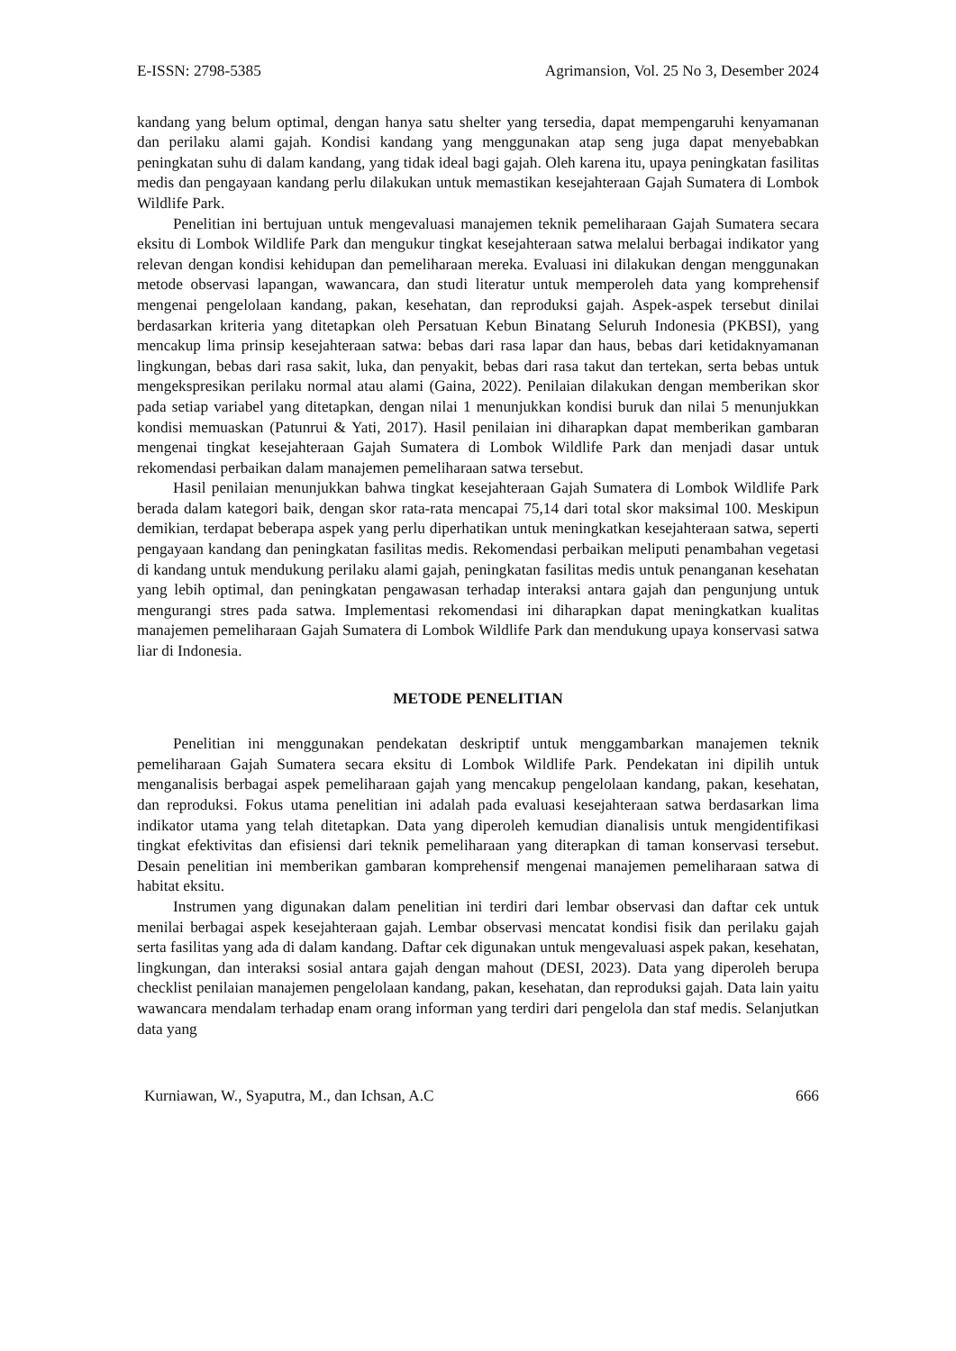E-ISSN: 2798-5385 Agrimansion, Vol. 25 No 3, Desember 2024
kandang yang belum optimal, dengan hanya satu shelter yang tersedia, dapat mempengaruhi kenyamanan dan perilaku alami gajah. Kondisi kandang yang menggunakan atap seng juga dapat menyebabkan peningkatan suhu di dalam kandang, yang tidak ideal bagi gajah. Oleh karena itu, upaya peningkatan fasilitas medis dan pengayaan kandang perlu dilakukan untuk memastikan kesejahteraan Gajah Sumatera di Lombok Wildlife Park.
Penelitian ini bertujuan untuk mengevaluasi manajemen teknik pemeliharaan Gajah Sumatera secara eksitu di Lombok Wildlife Park dan mengukur tingkat kesejahteraan satwa melalui berbagai indikator yang relevan dengan kondisi kehidupan dan pemeliharaan mereka. Evaluasi ini dilakukan dengan menggunakan metode observasi lapangan, wawancara, dan studi literatur untuk memperoleh data yang komprehensif mengenai pengelolaan kandang, pakan, kesehatan, dan reproduksi gajah. Aspek-aspek tersebut dinilai berdasarkan kriteria yang ditetapkan oleh Persatuan Kebun Binatang Seluruh Indonesia (PKBSI), yang mencakup lima prinsip kesejahteraan satwa: bebas dari rasa lapar dan haus, bebas dari ketidaknyamanan lingkungan, bebas dari rasa sakit, luka, dan penyakit, bebas dari rasa takut dan tertekan, serta bebas untuk mengekspresikan perilaku normal atau alami (Gaina, 2022). Penilaian dilakukan dengan memberikan skor pada setiap variabel yang ditetapkan, dengan nilai 1 menunjukkan kondisi buruk dan nilai 5 menunjukkan kondisi memuaskan (Patunrui & Yati, 2017). Hasil penilaian ini diharapkan dapat memberikan gambaran mengenai tingkat kesejahteraan Gajah Sumatera di Lombok Wildlife Park dan menjadi dasar untuk rekomendasi perbaikan dalam manajemen pemeliharaan satwa tersebut.
Hasil penilaian menunjukkan bahwa tingkat kesejahteraan Gajah Sumatera di Lombok Wildlife Park berada dalam kategori baik, dengan skor rata-rata mencapai 75,14 dari total skor maksimal 100. Meskipun demikian, terdapat beberapa aspek yang perlu diperhatikan untuk meningkatkan kesejahteraan satwa, seperti pengayaan kandang dan peningkatan fasilitas medis. Rekomendasi perbaikan meliputi penambahan vegetasi di kandang untuk mendukung perilaku alami gajah, peningkatan fasilitas medis untuk penanganan kesehatan yang lebih optimal, dan peningkatan pengawasan terhadap interaksi antara gajah dan pengunjung untuk mengurangi stres pada satwa. Implementasi rekomendasi ini diharapkan dapat meningkatkan kualitas manajemen pemeliharaan Gajah Sumatera di Lombok Wildlife Park dan mendukung upaya konservasi satwa liar di Indonesia.
METODE PENELITIAN
Penelitian ini menggunakan pendekatan deskriptif untuk menggambarkan manajemen teknik pemeliharaan Gajah Sumatera secara eksitu di Lombok Wildlife Park. Pendekatan ini dipilih untuk menganalisis berbagai aspek pemeliharaan gajah yang mencakup pengelolaan kandang, pakan, kesehatan, dan reproduksi. Fokus utama penelitian ini adalah pada evaluasi kesejahteraan satwa berdasarkan lima indikator utama yang telah ditetapkan. Data yang diperoleh kemudian dianalisis untuk mengidentifikasi tingkat efektivitas dan efisiensi dari teknik pemeliharaan yang diterapkan di taman konservasi tersebut. Desain penelitian ini memberikan gambaran komprehensif mengenai manajemen pemeliharaan satwa di habitat eksitu.
Instrumen yang digunakan dalam penelitian ini terdiri dari lembar observasi dan daftar cek untuk menilai berbagai aspek kesejahteraan gajah. Lembar observasi mencatat kondisi fisik dan perilaku gajah serta fasilitas yang ada di dalam kandang. Daftar cek digunakan untuk mengevaluasi aspek pakan, kesehatan, lingkungan, dan interaksi sosial antara gajah dengan mahout (DESI, 2023). Data yang diperoleh berupa checklist penilaian manajemen pengelolaan kandang, pakan, kesehatan, dan reproduksi gajah. Data lain yaitu wawancara mendalam terhadap enam orang informan yang terdiri dari pengelola dan staf medis. Selanjutkan data yang
Kurniawan, W., Syaputra, M., dan Ichsan, A.C 666